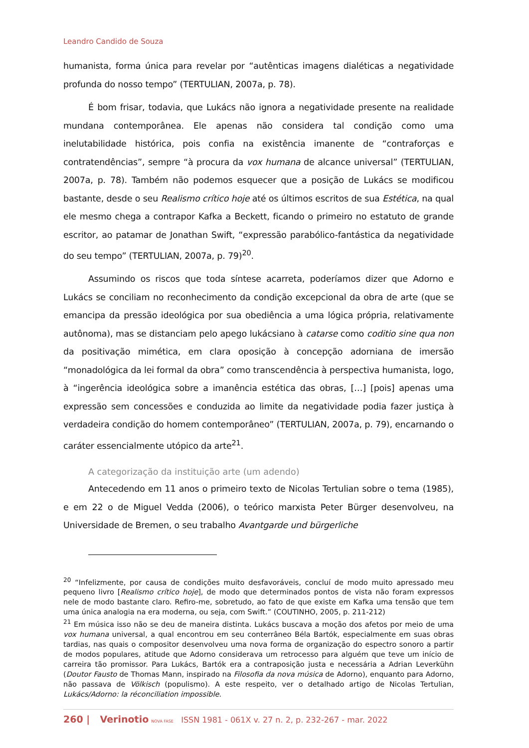Leandro Candido de Souza
humanista, forma única para revelar por “autênticas imagens dialéticas a negatividade profunda do nosso tempo” (TERTULIAN, 2007a, p. 78).
É bom frisar, todavia, que Lukács não ignora a negatividade presente na realidade mundana contemporânea. Ele apenas não considera tal condição como uma inelutabilidade histórica, pois confia na existência imanente de “contraforças e contratendências”, sempre “à procura da vox humana de alcance universal” (TERTULIAN, 2007a, p. 78). Também não podemos esquecer que a posição de Lukács se modificou bastante, desde o seu Realismo crítico hoje até os últimos escritos de sua Estética, na qual ele mesmo chega a contrapor Kafka a Beckett, ficando o primeiro no estatuto de grande escritor, ao patamar de Jonathan Swift, “expressão parabólico-fantástica da negatividade do seu tempo” (TERTULIAN, 2007a, p. 79)<sup>20</sup>.
Assumindo os riscos que toda síntese acarreta, poderíamos dizer que Adorno e Lukács se conciliam no reconhecimento da condição excepcional da obra de arte (que se emancipa da pressão ideológica por sua obediência a uma lógica própria, relativamente autônoma), mas se distanciam pelo apego lukácsiano à catarse como coditio sine qua non da positivação mimética, em clara oposição à concepção adorniana de imersão “monadológica da lei formal da obra” como transcendência à perspectiva humanista, logo, à “ingerência ideológica sobre a imanência estética das obras, […] [pois] apenas uma expressão sem concessões e conduzida ao limite da negatividade podia fazer justiça à verdadeira condição do homem contemporâneo” (TERTULIAN, 2007a, p. 79), encarnando o caráter essencialmente utópico da arte<sup>21</sup>.
A categorização da instituição arte (um adendo)
Antecedendo em 11 anos o primeiro texto de Nicolas Tertulian sobre o tema (1985), e em 22 o de Miguel Vedda (2006), o teórico marxista Peter Bürger desenvolveu, na Universidade de Bremen, o seu trabalho Avantgarde und bürgerliche
<sup>20</sup> “Infelizmente, por causa de condições muito desfavoráveis, concluí de modo muito apressado meu pequeno livro [Realismo crítico hoje], de modo que determinados pontos de vista não foram expressos nele de modo bastante claro. Refiro-me, sobretudo, ao fato de que existe em Kafka uma tensão que tem uma única analogia na era moderna, ou seja, com Swift.” (COUTINHO, 2005, p. 211-212)
<sup>21</sup> Em música isso não se deu de maneira distinta. Lukács buscava a moção dos afetos por meio de uma vox humana universal, a qual encontrou em seu conterrâneo Béla Bartók, especialmente em suas obras tardias, nas quais o compositor desenvolveu uma nova forma de organização do espectro sonoro a partir de modos populares, atitude que Adorno considerava um retrocesso para alguém que teve um início de carreira tão promissor. Para Lukács, Bartók era a contraposição justa e necessária a Adrian Leverkühn (Doutor Fausto de Thomas Mann, inspirado na Filosofia da nova música de Adorno), enquanto para Adorno, não passava de Völkisch (populismo). A este respeito, ver o detalhado artigo de Nicolas Tertulian, Lukács/Adorno: la réconciliation impossible.
260 | Verinotio NOVA FASE ISSN 1981 - 061X v. 27 n. 2, p. 232-267 - mar. 2022